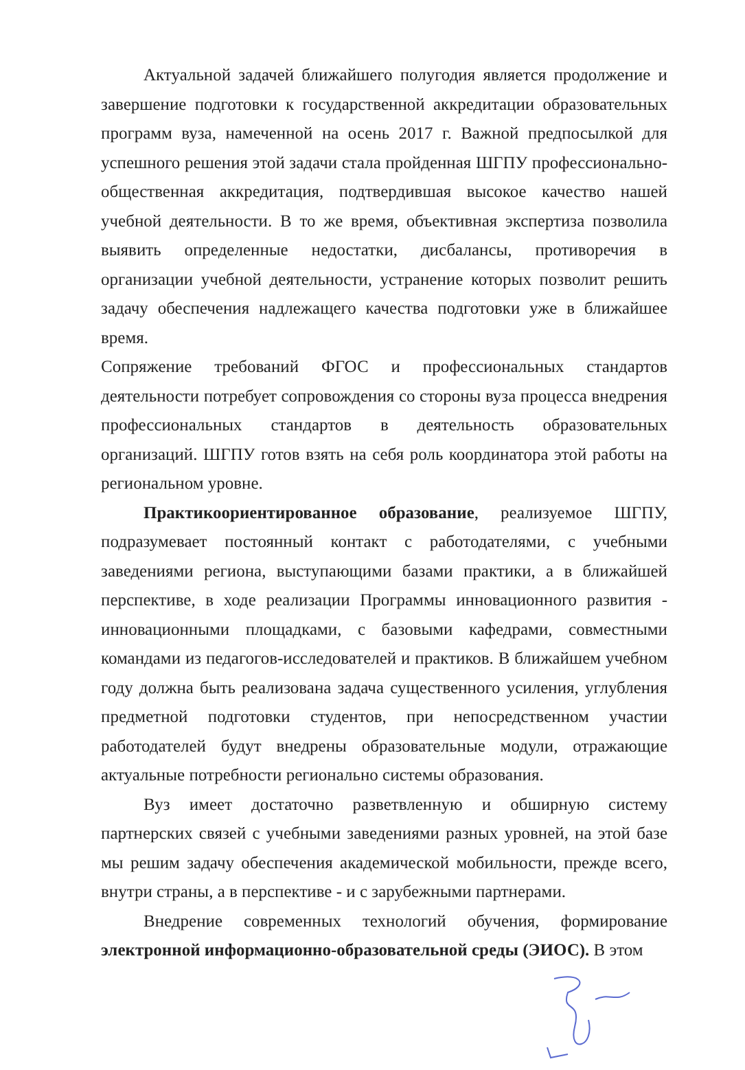Актуальной задачей ближайшего полугодия является продолжение и завершение подготовки к государственной аккредитации образовательных программ вуза, намеченной на осень 2017 г. Важной предпосылкой для успешного решения этой задачи стала пройденная ШГПУ профессионально-общественная аккредитация, подтвердившая высокое качество нашей учебной деятельности. В то же время, объективная экспертиза позволила выявить определенные недостатки, дисбалансы, противоречия в организации учебной деятельности, устранение которых позволит решить задачу обеспечения надлежащего качества подготовки уже в ближайшее время.
Сопряжение требований ФГОС и профессиональных стандартов деятельности потребует сопровождения со стороны вуза процесса внедрения профессиональных стандартов в деятельность образовательных организаций. ШГПУ готов взять на себя роль координатора этой работы на региональном уровне.
Практикоориентированное образование, реализуемое ШГПУ, подразумевает постоянный контакт с работодателями, с учебными заведениями региона, выступающими базами практики, а в ближайшей перспективе, в ходе реализации Программы инновационного развития - инновационными площадками, с базовыми кафедрами, совместными командами из педагогов-исследователей и практиков. В ближайшем учебном году должна быть реализована задача существенного усиления, углубления предметной подготовки студентов, при непосредственном участии работодателей будут внедрены образовательные модули, отражающие актуальные потребности регионально системы образования.
Вуз имеет достаточно разветвленную и обширную систему партнерских связей с учебными заведениями разных уровней, на этой базе мы решим задачу обеспечения академической мобильности, прежде всего, внутри страны, а в перспективе - и с зарубежными партнерами.
Внедрение современных технологий обучения, формирование электронной информационно-образовательной среды (ЭИОС). В этом